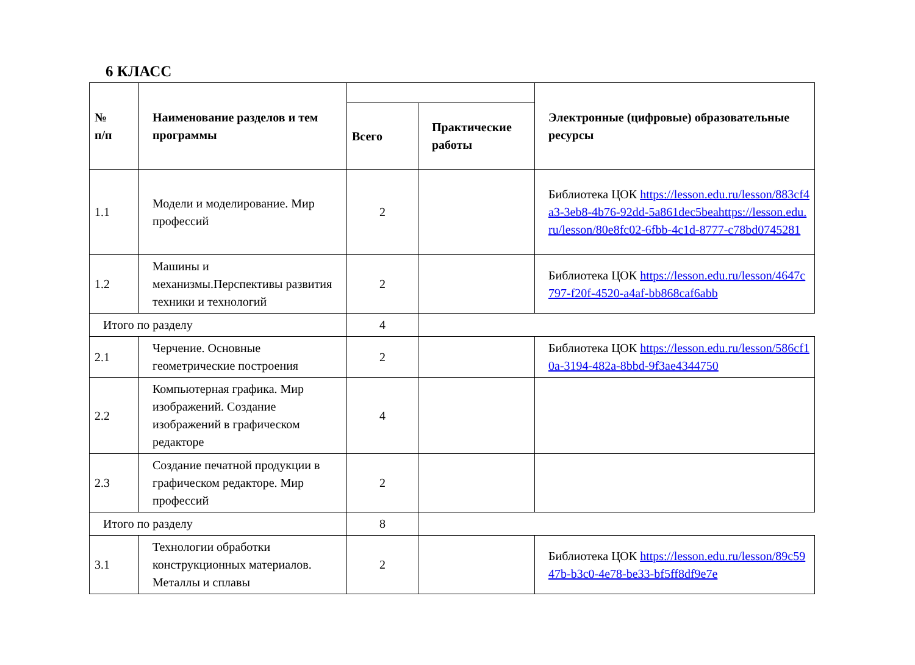6 КЛАСС
| № п/п | Наименование разделов и тем программы | | | Электронные (цифровые) образовательные ресурсы |
| --- | --- | --- | --- | --- |
| | | Всего | Практические работы | |
| 1.1 | Модели и моделирование. Мир профессий | 2 | | Библиотека ЦОК https://lesson.edu.ru/lesson/883cf4a3-3eb8-4b76-92dd-5a861dec5beahttps://lesson.edu.ru/lesson/80e8fc02-6fbb-4c1d-8777-c78bd0745281 |
| 1.2 | Машины и механизмы.Перспективы развития техники и технологий | 2 | | Библиотека ЦОК https://lesson.edu.ru/lesson/4647c797-f20f-4520-a4af-bb868caf6abb |
| Итого по разделу | | 4 | | |
| 2.1 | Черчение. Основные геометрические построения | 2 | | Библиотека ЦОК https://lesson.edu.ru/lesson/586cf10a-3194-482a-8bbd-9f3ae4344750 |
| 2.2 | Компьютерная графика. Мир изображений. Создание изображений в графическом редакторе | 4 | | |
| 2.3 | Создание печатной продукции в графическом редакторе. Мир профессий | 2 | | |
| Итого по разделу | | 8 | | |
| 3.1 | Технологии обработки конструкционных материалов. Металлы и сплавы | 2 | | Библиотека ЦОК https://lesson.edu.ru/lesson/89c5947b-b3c0-4e78-be33-bf5ff8df9e7e |